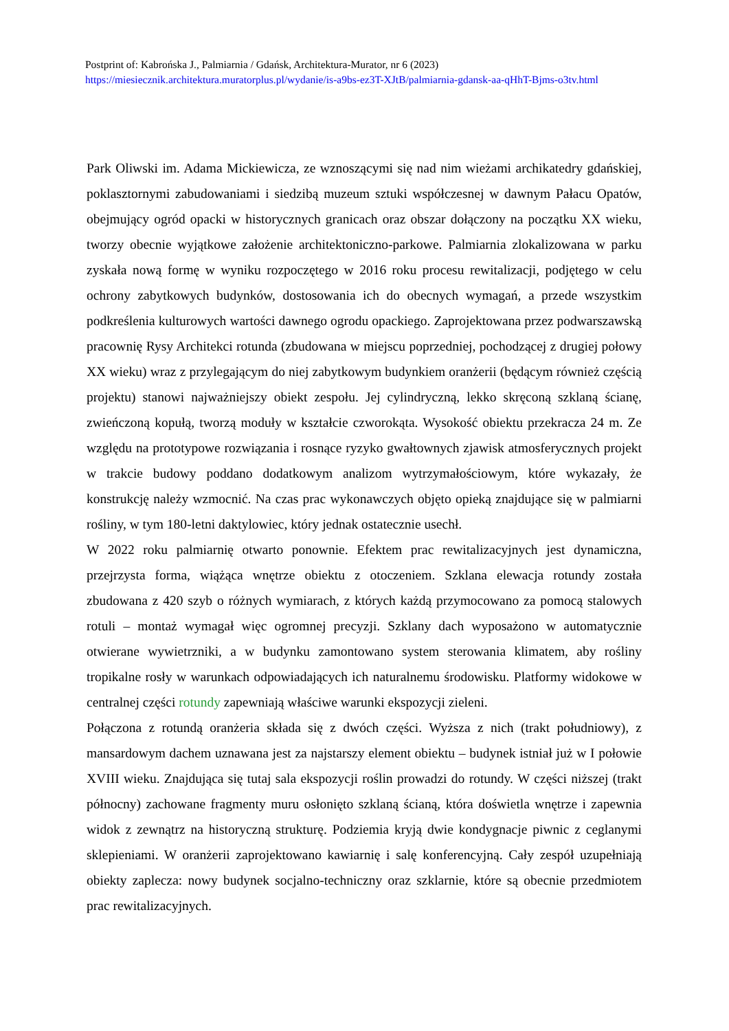Postprint of: Kabrońska J., Palmiarnia / Gdańsk, Architektura-Murator, nr 6 (2023)
https://miesiecznik.architektura.muratorplus.pl/wydanie/is-a9bs-ez3T-XJtB/palmiarnia-gdansk-aa-qHhT-Bjms-o3tv.html
Park Oliwski im. Adama Mickiewicza, ze wznoszącymi się nad nim wieżami archikatedry gdańskiej, poklasztornymi zabudowaniami i siedzibą muzeum sztuki współczesnej w dawnym Pałacu Opatów, obejmujący ogród opacki w historycznych granicach oraz obszar dołączony na początku XX wieku, tworzy obecnie wyjątkowe założenie architektoniczno-parkowe. Palmiarnia zlokalizowana w parku zyskała nową formę w wyniku rozpoczętego w 2016 roku procesu rewitalizacji, podjętego w celu ochrony zabytkowych budynków, dostosowania ich do obecnych wymagań, a przede wszystkim podkreślenia kulturowych wartości dawnego ogrodu opackiego. Zaprojektowana przez podwarszawską pracownię Rysy Architekci rotunda (zbudowana w miejscu poprzedniej, pochodzącej z drugiej połowy XX wieku) wraz z przylegającym do niej zabytkowym budynkiem oranżerii (będącym również częścią projektu) stanowi najważniejszy obiekt zespołu. Jej cylindryczną, lekko skręconą szklaną ścianę, zwieńczoną kopułą, tworzą moduły w kształcie czworokąta. Wysokość obiektu przekracza 24 m. Ze względu na prototypowe rozwiązania i rosnące ryzyko gwałtownych zjawisk atmosferycznych projekt w trakcie budowy poddano dodatkowym analizom wytrzymałościowym, które wykazały, że konstrukcję należy wzmocnić. Na czas prac wykonawczych objęto opieką znajdujące się w palmiarni rośliny, w tym 180-letni daktylowiec, który jednak ostatecznie usechł.
W 2022 roku palmiarnię otwarto ponownie. Efektem prac rewitalizacyjnych jest dynamiczna, przejrzysta forma, wiążąca wnętrze obiektu z otoczeniem. Szklana elewacja rotundy została zbudowana z 420 szyb o różnych wymiarach, z których każdą przymocowano za pomocą stalowych rotuli – montaż wymagał więc ogromnej precyzji. Szklany dach wyposażono w automatycznie otwierane wywietrzniki, a w budynku zamontowano system sterowania klimatem, aby rośliny tropikalne rosły w warunkach odpowiadających ich naturalnemu środowisku. Platformy widokowe w centralnej części rotundy zapewniają właściwe warunki ekspozycji zieleni.
Połączona z rotundą oranżeria składa się z dwóch części. Wyższa z nich (trakt południowy), z mansardowym dachem uznawana jest za najstarszy element obiektu – budynek istniał już w I połowie XVIII wieku. Znajdująca się tutaj sala ekspozycji roślin prowadzi do rotundy. W części niższej (trakt północny) zachowane fragmenty muru osłonięto szklaną ścianą, która doświetla wnętrze i zapewnia widok z zewnątrz na historyczną strukturę. Podziemia kryją dwie kondygnacje piwnic z ceglanymi sklepieniami. W oranżerii zaprojektowano kawiarnię i salę konferencyjną. Cały zespół uzupełniają obiekty zaplecza: nowy budynek socjalno-techniczny oraz szklarnie, które są obecnie przedmiotem prac rewitalizacyjnych.